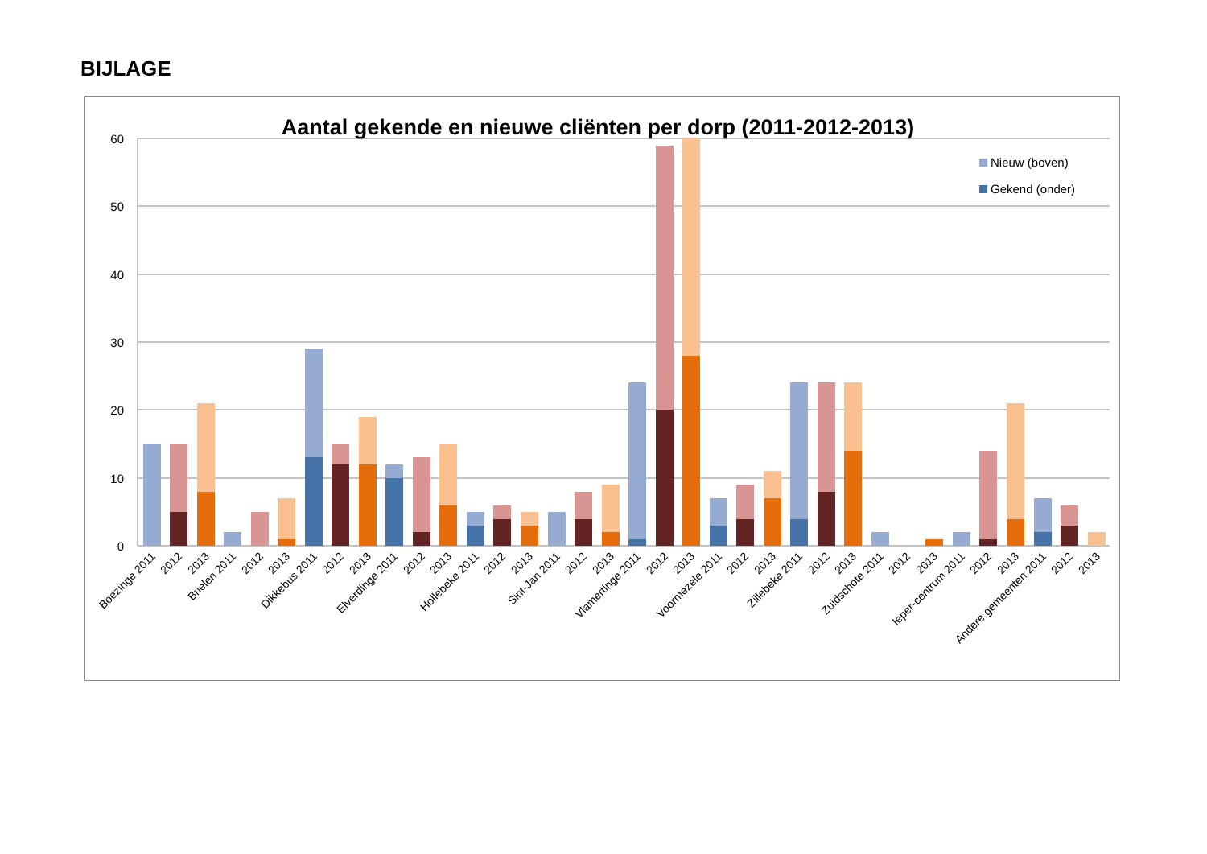BIJLAGE
Aantal gekende en nieuwe cliënten per dorp (2011-2012-2013)
60
50
40
30
20
10
0
Nieuw (boven)
Gekend (onder)
Boezinge 2011
2012
2013
Brielen 2011
2012
2013
Dikkebus 2011
2012
2013
Elverdinge 2011
2012
2013
Hollebeke 2011
2012
2013
Sint-Jan 2011
2012
2013
Vlamertinge 2011
2012
2013
Voormezele 2011
2012
2013
Zillebeke 2011
2012
2013
Zuidschote 2011
2012
2013
Ieper-centrum 2011
2012
2013
Andere gemeenten 2011
2012
2013